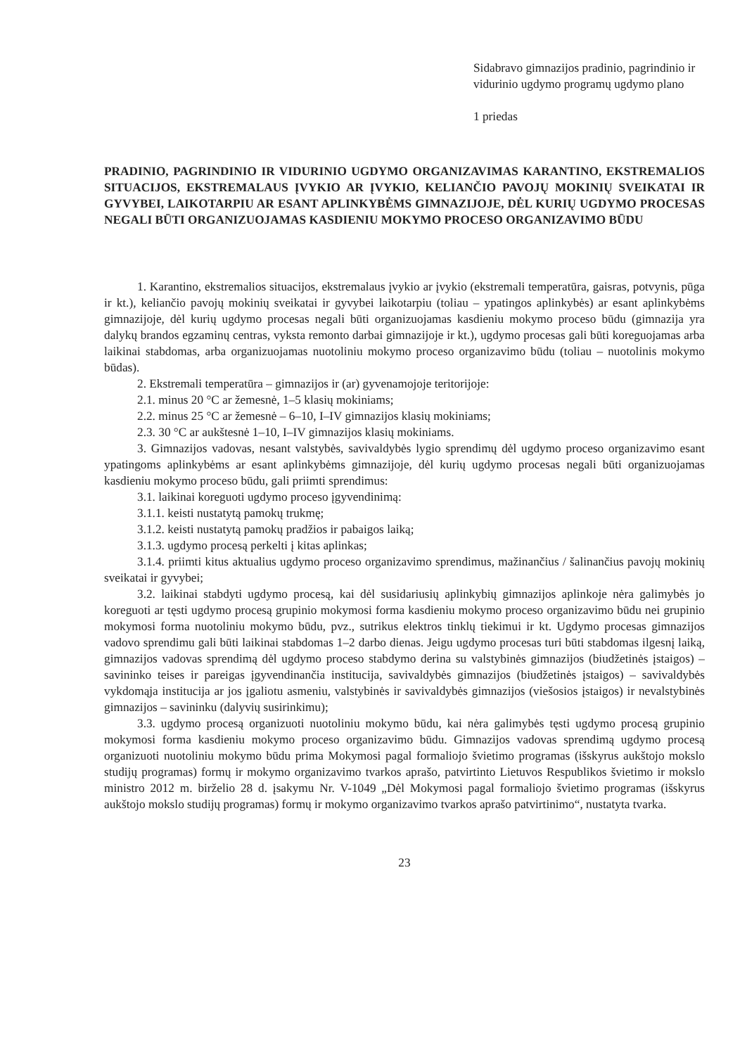Sidabravo gimnazijos pradinio, pagrindinio ir vidurinio ugdymo programų ugdymo plano
1 priedas
PRADINIO, PAGRINDINIO IR VIDURINIO UGDYMO ORGANIZAVIMAS KARANTINO, EKSTREMALIOS SITUACIJOS, EKSTREMALAUS ĮVYKIO AR ĮVYKIO, KELIANČIO PAVOJŲ MOKINIŲ SVEIKATAI IR GYVYBEI, LAIKOTARPIU AR ESANT APLINKYBĖMS GIMNAZIJOJE, DĖL KURIŲ UGDYMO PROCESAS NEGALI BŪTI ORGANIZUOJAMAS KASDIENIU MOKYMO PROCESO ORGANIZAVIMO BŪDU
1. Karantino, ekstremalios situacijos, ekstremalaus įvykio ar įvykio (ekstremali temperatūra, gaisras, potvynis, pūga ir kt.), keliančio pavojų mokinių sveikatai ir gyvybei laikotarpiu (toliau – ypatingos aplinkybės) ar esant aplinkybėms gimnazijoje, dėl kurių ugdymo procesas negali būti organizuojamas kasdieniu mokymo proceso būdu (gimnazija yra dalykų brandos egzaminų centras, vyksta remonto darbai gimnazijoje ir kt.), ugdymo procesas gali būti koreguojamas arba laikinai stabdomas, arba organizuojamas nuotoliniu mokymo proceso organizavimo būdu (toliau – nuotolinis mokymo būdas).
2. Ekstremali temperatūra – gimnazijos ir (ar) gyvenamojoje teritorijoje:
2.1. minus 20 °C ar žemesnė, 1–5 klasių mokiniams;
2.2. minus 25 °C ar žemesnė – 6–10, I–IV gimnazijos klasių mokiniams;
2.3. 30 °C ar aukštesnė 1–10, I–IV gimnazijos klasių mokiniams.
3. Gimnazijos vadovas, nesant valstybės, savivaldybės lygio sprendimų dėl ugdymo proceso organizavimo esant ypatingoms aplinkybėms ar esant aplinkybėms gimnazijoje, dėl kurių ugdymo procesas negali būti organizuojamas kasdieniu mokymo proceso būdu, gali priimti sprendimus:
3.1. laikinai koreguoti ugdymo proceso įgyvendinimą:
3.1.1. keisti nustatytą pamokų trukmę;
3.1.2. keisti nustatytą pamokų pradžios ir pabaigos laiką;
3.1.3. ugdymo procesą perkelti į kitas aplinkas;
3.1.4. priimti kitus aktualius ugdymo proceso organizavimo sprendimus, mažinančius / šalinančius pavojų mokinių sveikatai ir gyvybei;
3.2. laikinai stabdyti ugdymo procesą, kai dėl susidariusių aplinkybių gimnazijos aplinkoje nėra galimybės jo koreguoti ar tęsti ugdymo procesą grupinio mokymosi forma kasdieniu mokymo proceso organizavimo būdu nei grupinio mokymosi forma nuotoliniu mokymo būdu, pvz., sutrikus elektros tinklų tiekimui ir kt. Ugdymo procesas gimnazijos vadovo sprendimu gali būti laikinai stabdomas 1–2 darbo dienas. Jeigu ugdymo procesas turi būti stabdomas ilgesnį laiką, gimnazijos vadovas sprendimą dėl ugdymo proceso stabdymo derina su valstybinės gimnazijos (biudžetinės įstaigos) – savininko teises ir pareigas įgyvendinančia institucija, savivaldybės gimnazijos (biudžetinės įstaigos) – savivaldybės vykdomąja institucija ar jos įgaliotu asmeniu, valstybinės ir savivaldybės gimnazijos (viešosios įstaigos) ir nevalstybinės gimnazijos – savininku (dalyvių susirinkimu);
3.3. ugdymo procesą organizuoti nuotoliniu mokymo būdu, kai nėra galimybės tęsti ugdymo procesą grupinio mokymosi forma kasdieniu mokymo proceso organizavimo būdu. Gimnazijos vadovas sprendimą ugdymo procesą organizuoti nuotoliniu mokymo būdu prima Mokymosi pagal formaliojo švietimo programas (išskyrus aukštojo mokslo studijų programas) formų ir mokymo organizavimo tvarkos aprašo, patvirtinto Lietuvos Respublikos švietimo ir mokslo ministro 2012 m. birželio 28 d. įsakymu Nr. V-1049 „Dėl Mokymosi pagal formaliojo švietimo programas (išskyrus aukštojo mokslo studijų programas) formų ir mokymo organizavimo tvarkos aprašo patvirtinimo“, nustatyta tvarka.
23